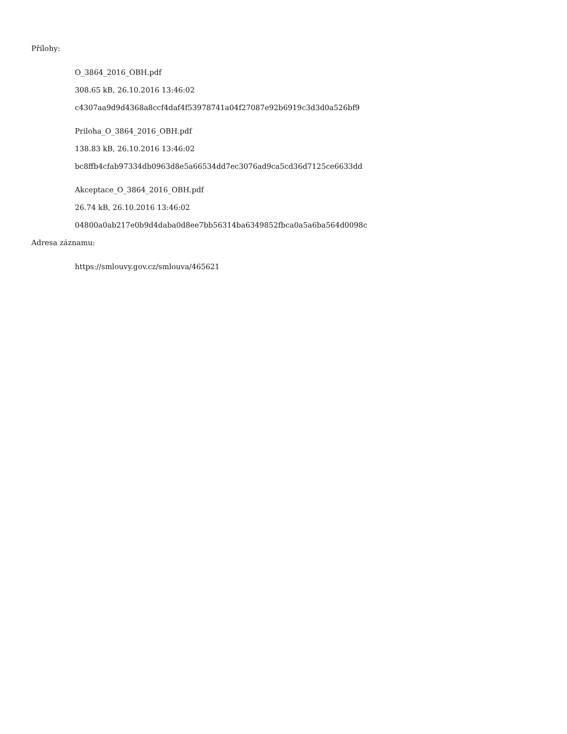Přílohy:
O_3864_2016_OBH.pdf
308.65 kB, 26.10.2016 13:46:02
c4307aa9d9d4368a8ccf4daf4f53978741a04f27087e92b6919c3d3d0a526bf9
Priloha_O_3864_2016_OBH.pdf
138.83 kB, 26.10.2016 13:46:02
bc8ffb4cfab97334db0963d8e5a66534dd7ec3076ad9ca5cd36d7125ce6633dd
Akceptace_O_3864_2016_OBH.pdf
26.74 kB, 26.10.2016 13:46:02
04800a0ab217e0b9d4daba0d8ee7bb56314ba6349852fbca0a5a6ba564d0098c
Adresa záznamu:
https://smlouvy.gov.cz/smlouva/465621